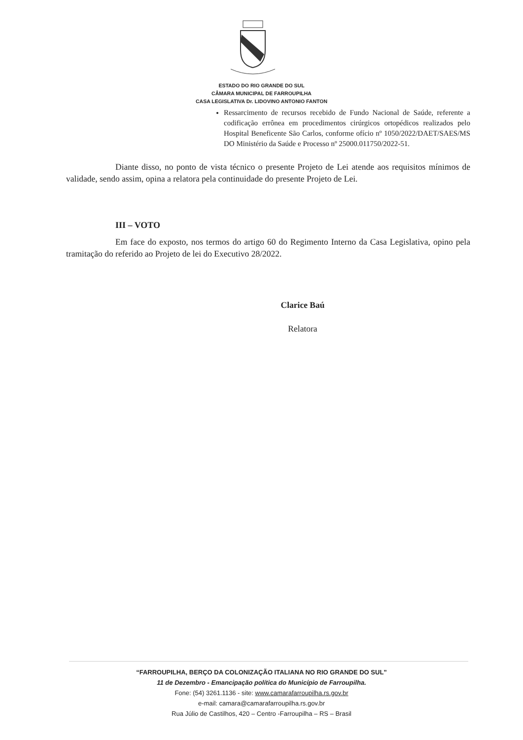ESTADO DO RIO GRANDE DO SUL
CÂMARA MUNICIPAL DE FARROUPILHA
CASA LEGISLATIVA Dr. LIDOVINO ANTONIO FANTON
Ressarcimento de recursos recebido de Fundo Nacional de Saúde, referente a codificação errônea em procedimentos cirúrgicos ortopédicos realizados pelo Hospital Beneficente São Carlos, conforme ofício nº 1050/2022/DAET/SAES/MS DO Ministério da Saúde e Processo nº 25000.011750/2022-51.
Diante disso, no ponto de vista técnico o presente Projeto de Lei atende aos requisitos mínimos de validade, sendo assim, opina a relatora pela continuidade do presente Projeto de Lei.
III – VOTO
Em face do exposto, nos termos do artigo 60 do Regimento Interno da Casa Legislativa, opino pela tramitação do referido ao Projeto de lei do Executivo 28/2022.
Clarice Baú
Relatora
“FARROUPILHA, BERÇO DA COLONIZAÇÃO ITALIANA NO RIO GRANDE DO SUL”
11 de Dezembro - Emancipação política do Município de Farroupilha.
Fone: (54) 3261.1136 - site: www.camarafarroupilha.rs.gov.br
e-mail: camara@camarafarroupilha.rs.gov.br
Rua Júlio de Castilhos, 420 – Centro -Farroupilha – RS – Brasil